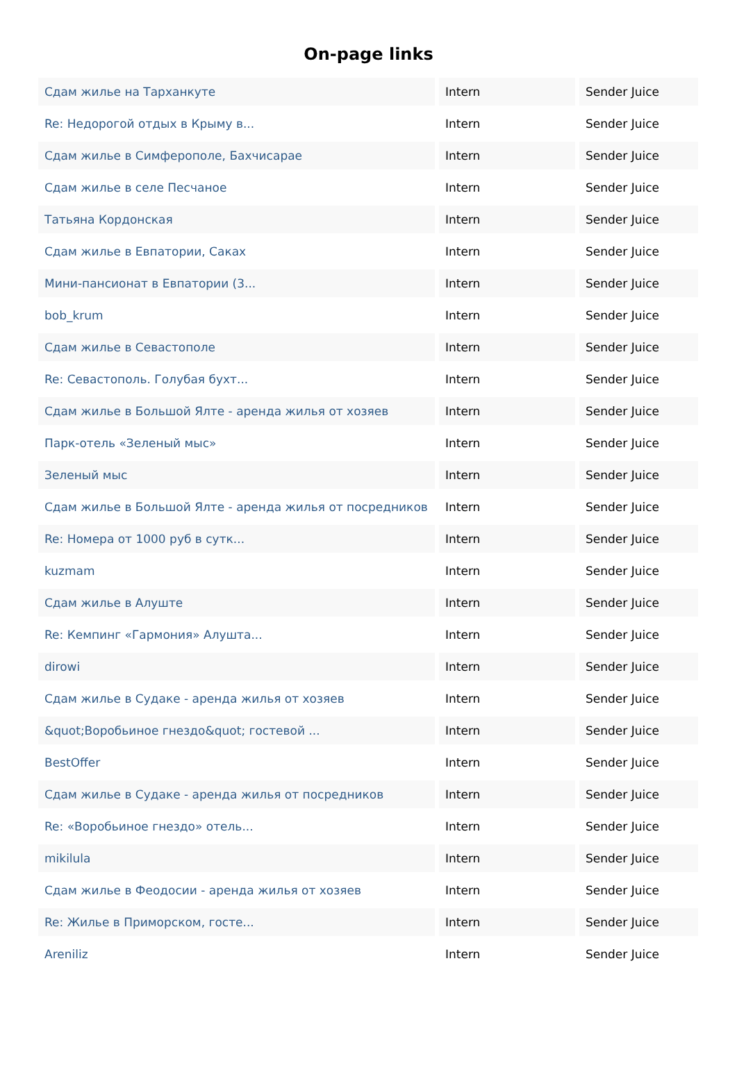On-page links
| Сдам жилье на Тарханкуте | Intern | Sender Juice |
| Re: Недорогой отдых в Крыму в... | Intern | Sender Juice |
| Сдам жилье в Симферополе, Бахчисарае | Intern | Sender Juice |
| Сдам жилье в селе Песчаное | Intern | Sender Juice |
| Татьяна Кордонская | Intern | Sender Juice |
| Сдам жилье в Евпатории, Саках | Intern | Sender Juice |
| Мини-пансионат в Евпатории (3... | Intern | Sender Juice |
| bob_krum | Intern | Sender Juice |
| Сдам жилье в Севастополе | Intern | Sender Juice |
| Re: Севастополь. Голубая бухт... | Intern | Sender Juice |
| Сдам жилье в Большой Ялте - аренда жилья от хозяев | Intern | Sender Juice |
| Парк-отель «Зеленый мыс» | Intern | Sender Juice |
| Зеленый мыс | Intern | Sender Juice |
| Сдам жилье в Большой Ялте - аренда жилья от посредников | Intern | Sender Juice |
| Re: Номера от 1000 руб в сутк... | Intern | Sender Juice |
| kuzmam | Intern | Sender Juice |
| Сдам жилье в Алуште | Intern | Sender Juice |
| Re: Кемпинг «Гармония» Алушта... | Intern | Sender Juice |
| dirowi | Intern | Sender Juice |
| Сдам жилье в Судаке - аренда жилья от хозяев | Intern | Sender Juice |
| &quot;Воробьиное гнездо&quot; гостевой ... | Intern | Sender Juice |
| BestOffer | Intern | Sender Juice |
| Сдам жилье в Судаке - аренда жилья от посредников | Intern | Sender Juice |
| Re: «Воробьиное гнездо» отель... | Intern | Sender Juice |
| mikilula | Intern | Sender Juice |
| Сдам жилье в Феодосии - аренда жилья от хозяев | Intern | Sender Juice |
| Re: Жилье в Приморском, госте... | Intern | Sender Juice |
| Areniliz | Intern | Sender Juice |